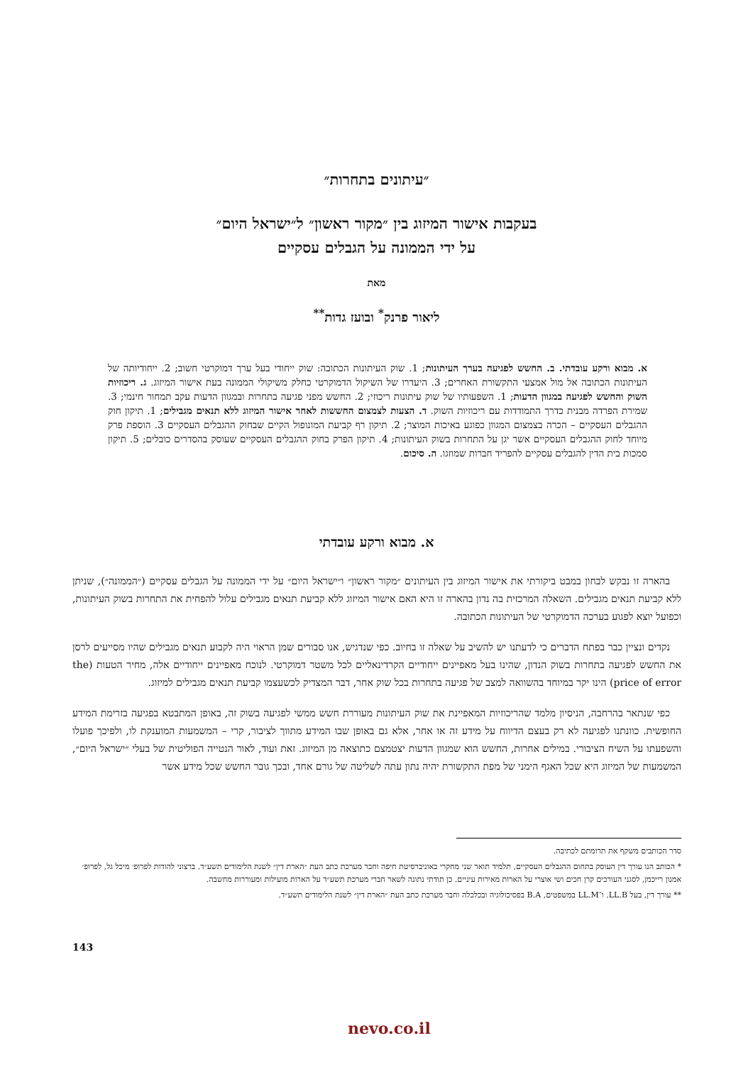״עיתונים בתחרות״
בעקבות אישור המיזוג בין ״מקור ראשון״ ל״ישראל היום״
על ידי הממונה על הגבלים עסקיים
מאת
ליאור פרנק<sup>*</sup> ובועז גדות<sup>**</sup>
א. מבוא ורקע עובדתי. ב. החשש לפגיעה בערך העיתונות; 1. שוק העיתונות הכתובה: שוק ייחודי בעל ערך דמוקרטי חשוב; 2. ייחודיותה של העיתונות הכתובה אל מול אמצעי התקשורת האחרים; 3. היעדרו של השיקול הדמוקרטי כחלק משיקולי הממונה בעת אישור המיזוג. ג. ריכוזיות השוק והחשש לפגיעה במגוון הדעות; 1. השפעותיו של שוק עיתונות ריכוזי; 2. החשש מפני פגיעה בתחרות ובמגוון הדעות עקב תמחור חינמי; 3. שמירת הפרדה מבנית כדרך התמודדות עם ריכוזיות השוק. ד. הצעות לצמצום החששות לאחר אישור המיזוג ללא תנאים מגבילים; 1. תיקון חוק ההגבלים העסקיים – הכרה בצמצום המגוון כפוגע באיכות המוצר; 2. תיקון רף קביעת המונופול הקיים שבחוק ההגבלים העסקיים 3. הוספת פרק מיוחד לחוק ההגבלים העסקיים אשר יגן על התחרות בשוק העיתונות; 4. תיקון הפרק בחוק ההגבלים העסקיים שעוסק בהסדרים כובלים; 5. תיקון סמכות בית הדין להגבלים עסקיים להפריד חברות שמוזגו. ה. סיכום.
א. מבוא ורקע עובדתי
בהארה זו נבקש לבחון במבט ביקורתי את אישור המיזוג בין העיתונים ״מקור ראשון״ ו״ישראל היום״ על ידי הממונה על הגבלים עסקיים (״הממונה״), שניתן ללא קביעת תנאים מגבילים. השאלה המרכזית בה נדון בהארה זו היא האם אישור המיזוג ללא קביעת תנאים מגבילים עלול להפחית את התחרות בשוק העיתונות, וכפועל יוצא לפגוע בערכה הדמוקרטי של העיתונות הכתובה.
נקדים ונציין כבר בפתח הדברים כי לדעתנו יש להשיב על שאלה זו בחיוב. כפי שנדגיש, אנו סבורים שמן הראוי היה לקבוע תנאים מגבילים שהיו מסייעים לרסן את החשש לפגיעה בתחרות בשוק הנדון, שהינו בעל מאפיינים ייחודיים הקרדינאליים לכל משטר דמוקרטי. לנוכח מאפיינים ייחודיים אלה, מחיר הטעות (the price of error) הינו יקר במיוחד בהשוואה למצב של פגיעה בתחרות בכל שוק אחר, דבר המצדיק לכשעצמו קביעת תנאים מגבילים למיזוג.
כפי שנתאר בהרחבה, הניסיון מלמד שהריכוזיות המאפיינת את שוק העיתונות מעוררת חשש ממשי לפגיעה בשוק זה, באופן המתבטא בפגיעה בזרימת המידע החופשית. כוונתנו לפגיעה לא רק בעצם הדיווח על מידע זה או אחר, אלא גם באופן שבו המידע מתווך לציבור, קרי – המשמעות המוענקת לו, ולפיכך פועלו והשפעתו על השיח הציבורי. במילים אחרות, החשש הוא שמגוון הדעות יצטמצם כתוצאה מן המיזוג. זאת ועוד, לאור הנטייה הפוליטית של בעלי ״ישראל היום״, המשמעות של המיזוג היא שכל האגף הימני של מפת התקשורת יהיה נתון עתה לשליטה של גורם אחד, ובכך גובר החשש שכל מידע אשר
סדר הכותבים משקף את תרומתם לכתיבה.
* הכותב הנו עורך דין העוסק בתחום ההגבלים העסקיים, תלמיד תואר שני מחקרי באוניברסיטת חיפה וחבר מערכת כתב העת ״הארת דין״ לשנת הלימודים תשע״ד. ברצוני להודות לפרופ׳ מיכל גל, לפרופ׳ אמנון רייכמן, לסגני העורכים קרן חכים ושי אוצרי על הארות מאירות עיניים. כן תודתי נתונה לשאר חברי מערכת תשע״ד על הארות מועילות ומעוררות מחשבה.
** עורך דין, בעל LL.B. ו־LL.M במשפטים, B.A בפסיכולוגיה ובכלכלה וחבר מערכת כתב העת ״הארת דין״ לשנת הלימודים תשע״ד.
143
nevo.co.il